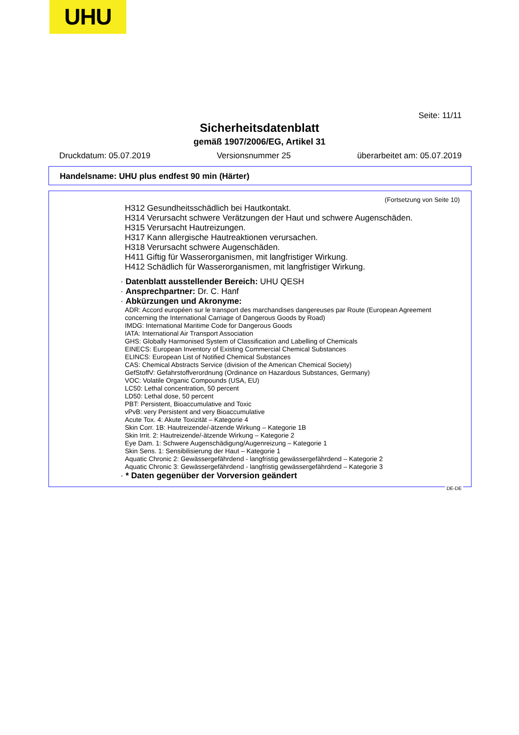UHU
Seite: 11/11
Sicherheitsdatenblatt
gemäß 1907/2006/EG, Artikel 31
Druckdatum: 05.07.2019 Versionsnummer 25 überarbeitet am: 05.07.2019
Handelsname: UHU plus endfest 90 min (Härter)
(Fortsetzung von Seite 10)
H312 Gesundheitsschädlich bei Hautkontakt.
H314 Verursacht schwere Verätzungen der Haut und schwere Augenschäden.
H315 Verursacht Hautreizungen.
H317 Kann allergische Hautreaktionen verursachen.
H318 Verursacht schwere Augenschäden.
H411 Giftig für Wasserorganismen, mit langfristiger Wirkung.
H412 Schädlich für Wasserorganismen, mit langfristiger Wirkung.
· Datenblatt ausstellender Bereich: UHU QESH
· Ansprechpartner: Dr. C. Hanf
· Abkürzungen und Akronyme:
ADR: Accord européen sur le transport des marchandises dangereuses par Route (European Agreement concerning the International Carriage of Dangerous Goods by Road)
IMDG: International Maritime Code for Dangerous Goods
IATA: International Air Transport Association
GHS: Globally Harmonised System of Classification and Labelling of Chemicals
EINECS: European Inventory of Existing Commercial Chemical Substances
ELINCS: European List of Notified Chemical Substances
CAS: Chemical Abstracts Service (division of the American Chemical Society)
GefStoffV: Gefahrstoffverordnung (Ordinance on Hazardous Substances, Germany)
VOC: Volatile Organic Compounds (USA, EU)
LC50: Lethal concentration, 50 percent
LD50: Lethal dose, 50 percent
PBT: Persistent, Bioaccumulative and Toxic
vPvB: very Persistent and very Bioaccumulative
Acute Tox. 4: Akute Toxizität – Kategorie 4
Skin Corr. 1B: Hautreizende/-ätzende Wirkung – Kategorie 1B
Skin Irrit. 2: Hautreizende/-ätzende Wirkung – Kategorie 2
Eye Dam. 1: Schwere Augenschädigung/Augenreizung – Kategorie 1
Skin Sens. 1: Sensibilisierung der Haut – Kategorie 1
Aquatic Chronic 2: Gewässergefährdend - langfristig gewässergefährdend – Kategorie 2
Aquatic Chronic 3: Gewässergefährdend - langfristig gewässergefährdend – Kategorie 3
· * Daten gegenüber der Vorversion geändert
DE-DE